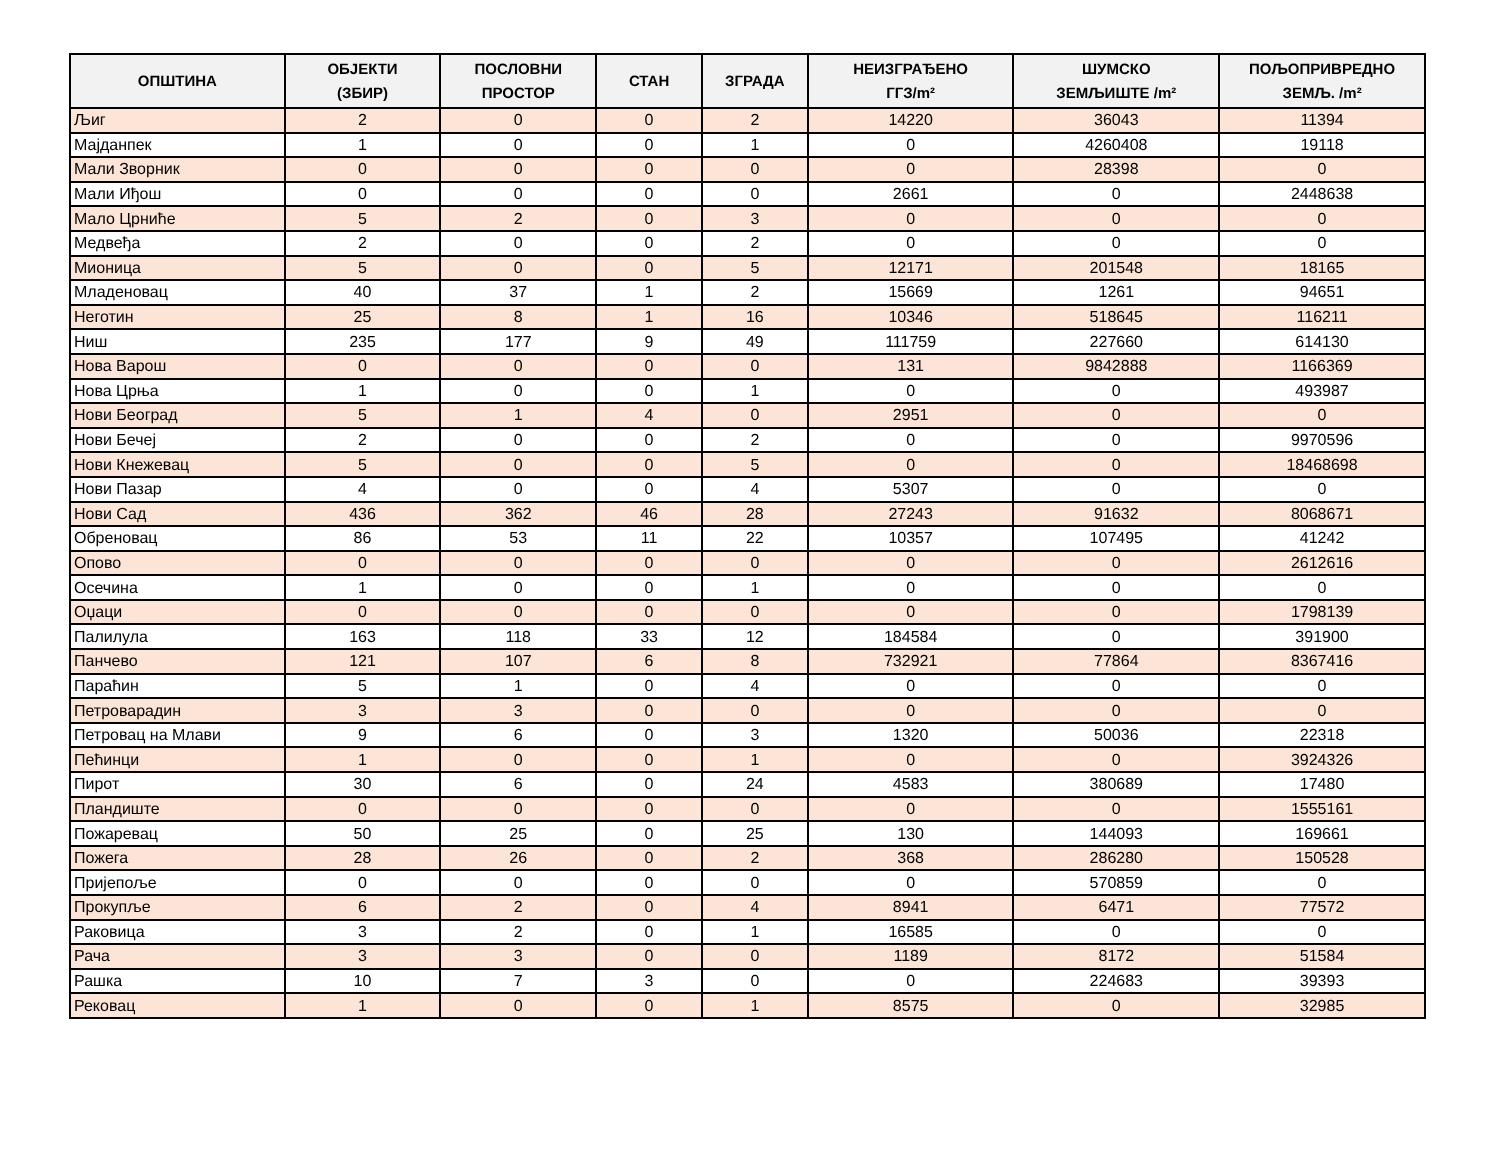| ОПШТИНА | ОБЈЕКТИ (ЗБИР) | ПОСЛОВНИ ПРОСТОР | СТАН | ЗГРАДА | НЕИЗГРАЂЕНО ГГЗ/m² | ШУМСКО ЗЕМЉИШТЕ /m² | ПОЉОПРИВРЕДНО ЗЕМЉ. /m² |
| --- | --- | --- | --- | --- | --- | --- | --- |
| Љиг | 2 | 0 | 0 | 2 | 14220 | 36043 | 11394 |
| Мајданпек | 1 | 0 | 0 | 1 | 0 | 4260408 | 19118 |
| Мали Зворник | 0 | 0 | 0 | 0 | 0 | 28398 | 0 |
| Мали Иђош | 0 | 0 | 0 | 0 | 2661 | 0 | 2448638 |
| Мало Црниће | 5 | 2 | 0 | 3 | 0 | 0 | 0 |
| Медвеђа | 2 | 0 | 0 | 2 | 0 | 0 | 0 |
| Мионица | 5 | 0 | 0 | 5 | 12171 | 201548 | 18165 |
| Младеновац | 40 | 37 | 1 | 2 | 15669 | 1261 | 94651 |
| Неготин | 25 | 8 | 1 | 16 | 10346 | 518645 | 116211 |
| Ниш | 235 | 177 | 9 | 49 | 111759 | 227660 | 614130 |
| Нова Варош | 0 | 0 | 0 | 0 | 131 | 9842888 | 1166369 |
| Нова Црња | 1 | 0 | 0 | 1 | 0 | 0 | 493987 |
| Нови Београд | 5 | 1 | 4 | 0 | 2951 | 0 | 0 |
| Нови Бечеј | 2 | 0 | 0 | 2 | 0 | 0 | 9970596 |
| Нови Кнежевац | 5 | 0 | 0 | 5 | 0 | 0 | 18468698 |
| Нови Пазар | 4 | 0 | 0 | 4 | 5307 | 0 | 0 |
| Нови Сад | 436 | 362 | 46 | 28 | 27243 | 91632 | 8068671 |
| Обреновац | 86 | 53 | 11 | 22 | 10357 | 107495 | 41242 |
| Опово | 0 | 0 | 0 | 0 | 0 | 0 | 2612616 |
| Осечина | 1 | 0 | 0 | 1 | 0 | 0 | 0 |
| Оџаци | 0 | 0 | 0 | 0 | 0 | 0 | 1798139 |
| Палилула | 163 | 118 | 33 | 12 | 184584 | 0 | 391900 |
| Панчево | 121 | 107 | 6 | 8 | 732921 | 77864 | 8367416 |
| Параћин | 5 | 1 | 0 | 4 | 0 | 0 | 0 |
| Петроварадин | 3 | 3 | 0 | 0 | 0 | 0 | 0 |
| Петровац на Млави | 9 | 6 | 0 | 3 | 1320 | 50036 | 22318 |
| Пећинци | 1 | 0 | 0 | 1 | 0 | 0 | 3924326 |
| Пирот | 30 | 6 | 0 | 24 | 4583 | 380689 | 17480 |
| Пландиште | 0 | 0 | 0 | 0 | 0 | 0 | 1555161 |
| Пожаревац | 50 | 25 | 0 | 25 | 130 | 144093 | 169661 |
| Пожега | 28 | 26 | 0 | 2 | 368 | 286280 | 150528 |
| Пријепоље | 0 | 0 | 0 | 0 | 0 | 570859 | 0 |
| Прокупље | 6 | 2 | 0 | 4 | 8941 | 6471 | 77572 |
| Раковица | 3 | 2 | 0 | 1 | 16585 | 0 | 0 |
| Рача | 3 | 3 | 0 | 0 | 1189 | 8172 | 51584 |
| Рашка | 10 | 7 | 3 | 0 | 0 | 224683 | 39393 |
| Рековац | 1 | 0 | 0 | 1 | 8575 | 0 | 32985 |